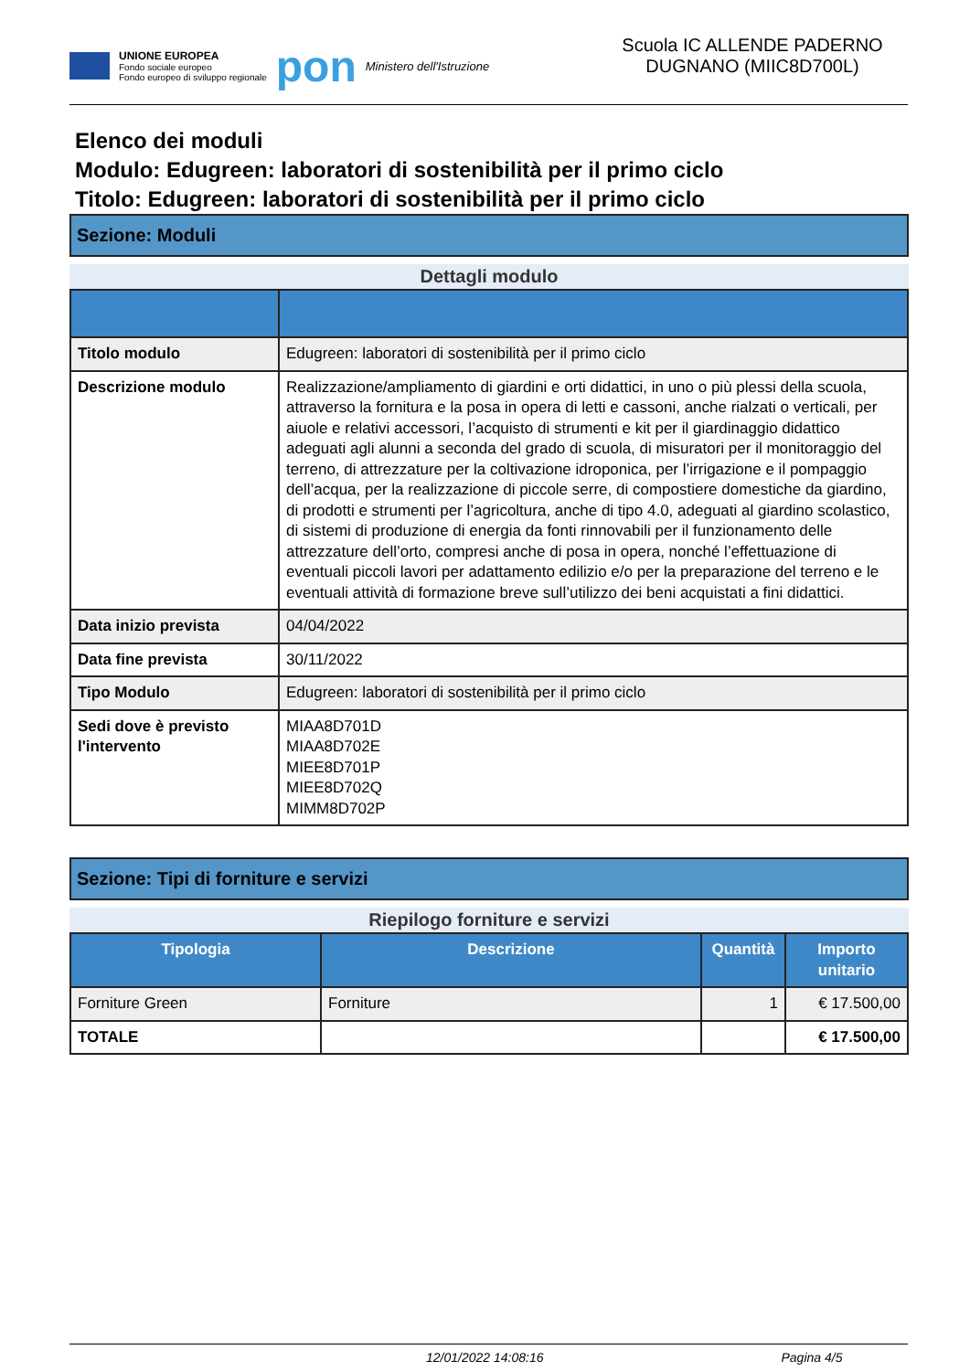UNIONE EUROPEA
Fondo sociale europeo
Fondo europeo di sviluppo regionale
pon
Ministero dell'Istruzione
Scuola IC ALLENDE PADERNO DUGNANO (MIIC8D700L)
Elenco dei moduli
Modulo: Edugreen: laboratori di sostenibilità per il primo ciclo
Titolo: Edugreen: laboratori di sostenibilità per il primo ciclo
Sezione: Moduli
Dettagli modulo
| Titolo modulo | Edugreen: laboratori di sostenibilità per il primo ciclo |
| Descrizione modulo | Realizzazione/ampliamento di giardini e orti didattici, in uno o più plessi della scuola, attraverso la fornitura e la posa in opera di letti e cassoni, anche rialzati o verticali, per aiuole e relativi accessori, l’acquisto di strumenti e kit per il giardinaggio didattico adeguati agli alunni a seconda del grado di scuola, di misuratori per il monitoraggio del terreno, di attrezzature per la coltivazione idroponica, per l’irrigazione e il pompaggio dell’acqua, per la realizzazione di piccole serre, di compostiere domestiche da giardino, di prodotti e strumenti per l’agricoltura, anche di tipo 4.0, adeguati al giardino scolastico, di sistemi di produzione di energia da fonti rinnovabili per il funzionamento delle attrezzature dell’orto, compresi anche di posa in opera, nonché l’effettuazione di eventuali piccoli lavori per adattamento edilizio e/o per la preparazione del terreno e le eventuali attività di formazione breve sull’utilizzo dei beni acquistati a fini didattici. |
| Data inizio prevista | 04/04/2022 |
| Data fine prevista | 30/11/2022 |
| Tipo Modulo | Edugreen: laboratori di sostenibilità per il primo ciclo |
| Sedi dove è previsto l'intervento | MIAA8D701D MIAA8D702E MIEE8D701P MIEE8D702Q MIMM8D702P |
Sezione: Tipi di forniture e servizi
Riepilogo forniture e servizi
| Tipologia | Descrizione | Quantità | Importo unitario |
| --- | --- | --- | --- |
| Forniture Green | Forniture | 1 | € 17.500,00 |
| TOTALE | | | € 17.500,00 |
12/01/2022 14:08:16 Pagina 4/5